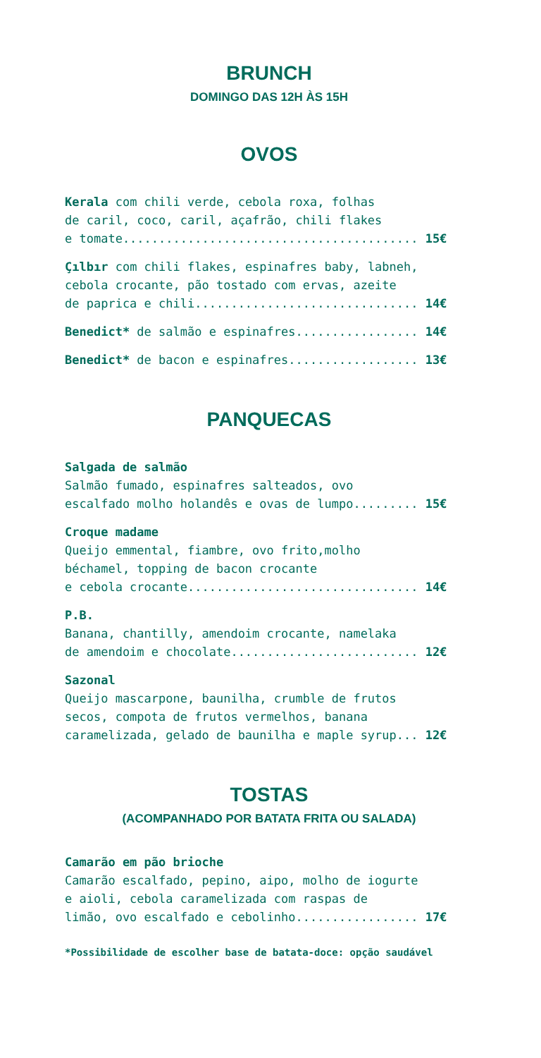BRUNCH
DOMINGO DAS 12H ÀS 15H
OVOS
Kerala com chili verde, cebola roxa, folhas de caril, coco, caril, açafrão, chili flakes e tomate......................................... 15€
Çılbır com chili flakes, espinafres baby, labneh, cebola crocante, pão tostado com ervas, azeite de paprica e chili............................... 14€
Benedict* de salmão e espinafres................. 14€
Benedict* de bacon e espinafres.................. 13€
PANQUECAS
Salgada de salmão Salmão fumado, espinafres salteados, ovo escalfado molho holandês e ovas de lumpo......... 15€
Croque madame Queijo emmental, fiambre, ovo frito,molho béchamel, topping de bacon crocante e cebola crocante................................ 14€
P.B. Banana, chantilly, amendoim crocante, namelaka de amendoim e chocolate.......................... 12€
Sazonal Queijo mascarpone, baunilha, crumble de frutos secos, compota de frutos vermelhos, banana caramelizada, gelado de baunilha e maple syrup... 12€
TOSTAS
(ACOMPANHADO POR BATATA FRITA OU SALADA)
Camarão em pão brioche Camarão escalfado, pepino, aipo, molho de iogurte e aioli, cebola caramelizada com raspas de limão, ovo escalfado e cebolinho................. 17€
*Possibilidade de escolher base de batata-doce: opção saudável